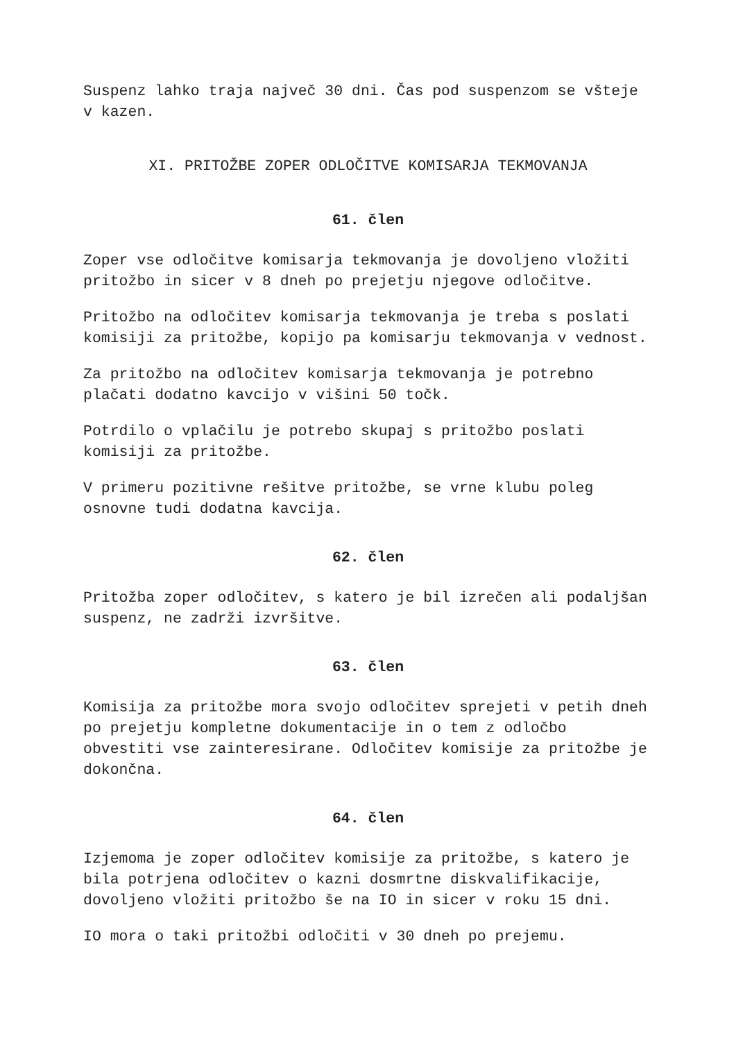Suspenz lahko traja največ 30 dni. Čas pod suspenzom se všteje v kazen.
XI. PRITOŽBE ZOPER ODLOČITVE KOMISARJA TEKMOVANJA
61. člen
Zoper vse odločitve komisarja tekmovanja je dovoljeno vložiti pritožbo in sicer v 8 dneh po prejetju njegove odločitve.
Pritožbo na odločitev komisarja tekmovanja je treba s poslati komisiji za pritožbe, kopijo pa komisarju tekmovanja v vednost.
Za pritožbo na odločitev komisarja tekmovanja je potrebno plačati dodatno kavcijo v višini 50 točk.
Potrdilo o vplačilu je potrebo skupaj s pritožbo poslati komisiji za pritožbe.
V primeru pozitivne rešitve pritožbe, se vrne klubu poleg osnovne tudi dodatna kavcija.
62. člen
Pritožba zoper odločitev, s katero je bil izrečen ali podaljšan suspenz, ne zadrži izvršitve.
63. člen
Komisija za pritožbe mora svojo odločitev sprejeti v petih dneh po prejetju kompletne dokumentacije in o tem z odločbo obvestiti vse zainteresirane. Odločitev komisije za pritožbe je dokončna.
64. člen
Izjemoma je zoper odločitev komisije za pritožbe, s katero je bila potrjena odločitev o kazni dosmrtne diskvalifikacije, dovoljeno vložiti pritožbo še na IO in sicer v roku 15 dni.
IO mora o taki pritožbi odločiti v 30 dneh po prejemu.